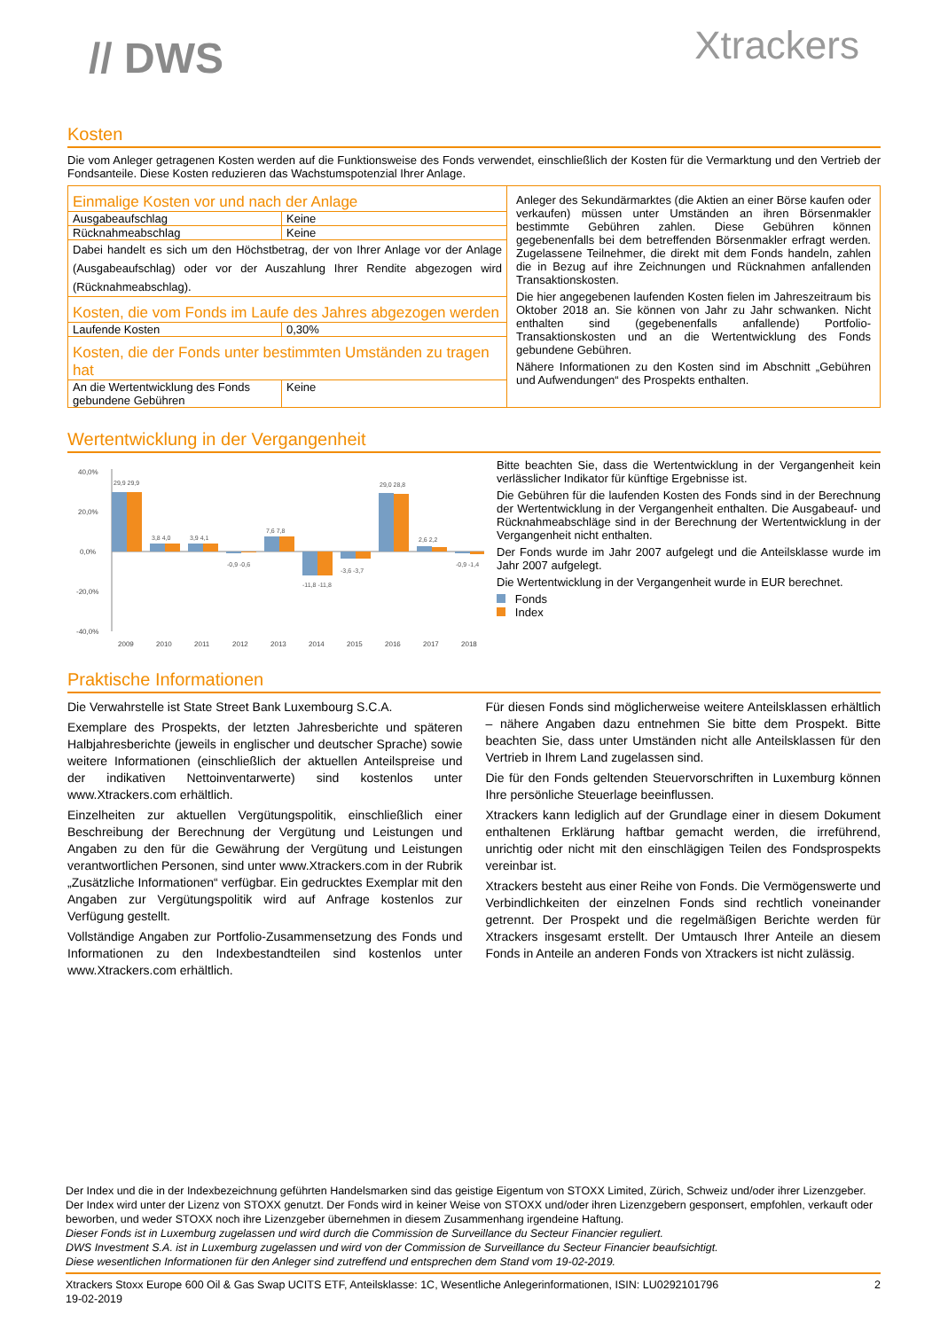// DWS Xtrackers
Kosten
Die vom Anleger getragenen Kosten werden auf die Funktionsweise des Fonds verwendet, einschließlich der Kosten für die Vermarktung und den Vertrieb der Fondsanteile. Diese Kosten reduzieren das Wachstumspotenzial Ihrer Anlage.
| Einmalige Kosten vor und nach der Anlage | | Anleger des Sekundärmarktes (die Aktien an einer Börse kaufen oder verkaufen) müssen unter Umständen an ihren Börsenmakler bestimmte Gebühren zahlen. Diese Gebühren können gegebenenfalls bei dem betreffenden Börsenmakler erfragt werden. Zugelassene Teilnehmer, die direkt mit dem Fonds handeln, zahlen die in Bezug auf ihre Zeichnungen und Rücknahmen anfallenden Transaktionskosten. Die hier angegebenen laufenden Kosten fielen im Jahreszeitraum bis Oktober 2018 an. Sie können von Jahr zu Jahr schwanken. Nicht enthalten sind (gegebenenfalls anfallende) Portfolio-Transaktionskosten und an die Wertentwicklung des Fonds gebundene Gebühren. Nähere Informationen zu den Kosten sind im Abschnitt „Gebühren und Aufwendungen“ des Prospekts enthalten. |
| Ausgabeaufschlag | Keine | |
| Rücknahmeabschlag | Keine | |
| Dabei handelt es sich um den Höchstbetrag, der von Ihrer Anlage vor der Anlage (Ausgabeaufschlag) oder vor der Auszahlung Ihrer Rendite abgezogen wird (Rücknahmeabschlag). | | |
| Kosten, die vom Fonds im Laufe des Jahres abgezogen werden | | |
| Laufende Kosten | 0,30% | |
| Kosten, die der Fonds unter bestimmten Umständen zu tragen hat | | |
| An die Wertentwicklung des Fonds gebundene Gebühren | Keine | |
Wertentwicklung in der Vergangenheit
40,0%
20,0%
0,0%
-20,0%
-40,0%
29,9 29,9
3,8 4,0
3,9 4,1
-0,9 -0,6
7,6 7,8
-11,8 -11,8
-3,6 -3,7
29,0 28,8
2,6 2,2
-0,9 -1,4
2009
2010
2011
2012
2013
2014
2015
2016
2017
2018
Bitte beachten Sie, dass die Wertentwicklung in der Vergangenheit kein verlässlicher Indikator für künftige Ergebnisse ist.
Die Gebühren für die laufenden Kosten des Fonds sind in der Berechnung der Wertentwicklung in der Vergangenheit enthalten. Die Ausgabeauf- und Rücknahmeabschläge sind in der Berechnung der Wertentwicklung in der Vergangenheit nicht enthalten.
Der Fonds wurde im Jahr 2007 aufgelegt und die Anteilsklasse wurde im Jahr 2007 aufgelegt.
Die Wertentwicklung in der Vergangenheit wurde in EUR berechnet.
Fonds
Index
Praktische Informationen
Die Verwahrstelle ist State Street Bank Luxembourg S.C.A.
Exemplare des Prospekts, der letzten Jahresberichte und späteren Halbjahresberichte (jeweils in englischer und deutscher Sprache) sowie weitere Informationen (einschließlich der aktuellen Anteilspreise und der indikativen Nettoinventarwerte) sind kostenlos unter www.Xtrackers.com erhältlich.
Einzelheiten zur aktuellen Vergütungspolitik, einschließlich einer Beschreibung der Berechnung der Vergütung und Leistungen und Angaben zu den für die Gewährung der Vergütung und Leistungen verantwortlichen Personen, sind unter www.Xtrackers.com in der Rubrik „Zusätzliche Informationen“ verfügbar. Ein gedrucktes Exemplar mit den Angaben zur Vergütungspolitik wird auf Anfrage kostenlos zur Verfügung gestellt.
Vollständige Angaben zur Portfolio-Zusammensetzung des Fonds und Informationen zu den Indexbestandteilen sind kostenlos unter www.Xtrackers.com erhältlich.
Für diesen Fonds sind möglicherweise weitere Anteilsklassen erhältlich – nähere Angaben dazu entnehmen Sie bitte dem Prospekt. Bitte beachten Sie, dass unter Umständen nicht alle Anteilsklassen für den Vertrieb in Ihrem Land zugelassen sind.
Die für den Fonds geltenden Steuervorschriften in Luxemburg können Ihre persönliche Steuerlage beeinflussen.
Xtrackers kann lediglich auf der Grundlage einer in diesem Dokument enthaltenen Erklärung haftbar gemacht werden, die irreführend, unrichtig oder nicht mit den einschlägigen Teilen des Fondsprospekts vereinbar ist.
Xtrackers besteht aus einer Reihe von Fonds. Die Vermögenswerte und Verbindlichkeiten der einzelnen Fonds sind rechtlich voneinander getrennt. Der Prospekt und die regelmäßigen Berichte werden für Xtrackers insgesamt erstellt. Der Umtausch Ihrer Anteile an diesem Fonds in Anteile an anderen Fonds von Xtrackers ist nicht zulässig.
Der Index und die in der Indexbezeichnung geführten Handelsmarken sind das geistige Eigentum von STOXX Limited, Zürich, Schweiz und/oder ihrer Lizenzgeber. Der Index wird unter der Lizenz von STOXX genutzt. Der Fonds wird in keiner Weise von STOXX und/oder ihren Lizenzgebern gesponsert, empfohlen, verkauft oder beworben, und weder STOXX noch ihre Lizenzgeber übernehmen in diesem Zusammenhang irgendeine Haftung.
Dieser Fonds ist in Luxemburg zugelassen und wird durch die Commission de Surveillance du Secteur Financier reguliert.
DWS Investment S.A. ist in Luxemburg zugelassen und wird von der Commission de Surveillance du Secteur Financier beaufsichtigt.
Diese wesentlichen Informationen für den Anleger sind zutreffend und entsprechen dem Stand vom 19-02-2019.
Xtrackers Stoxx Europe 600 Oil & Gas Swap UCITS ETF, Anteilsklasse: 1C, Wesentliche Anlegerinformationen, ISIN: LU0292101796
19-02-2019 2